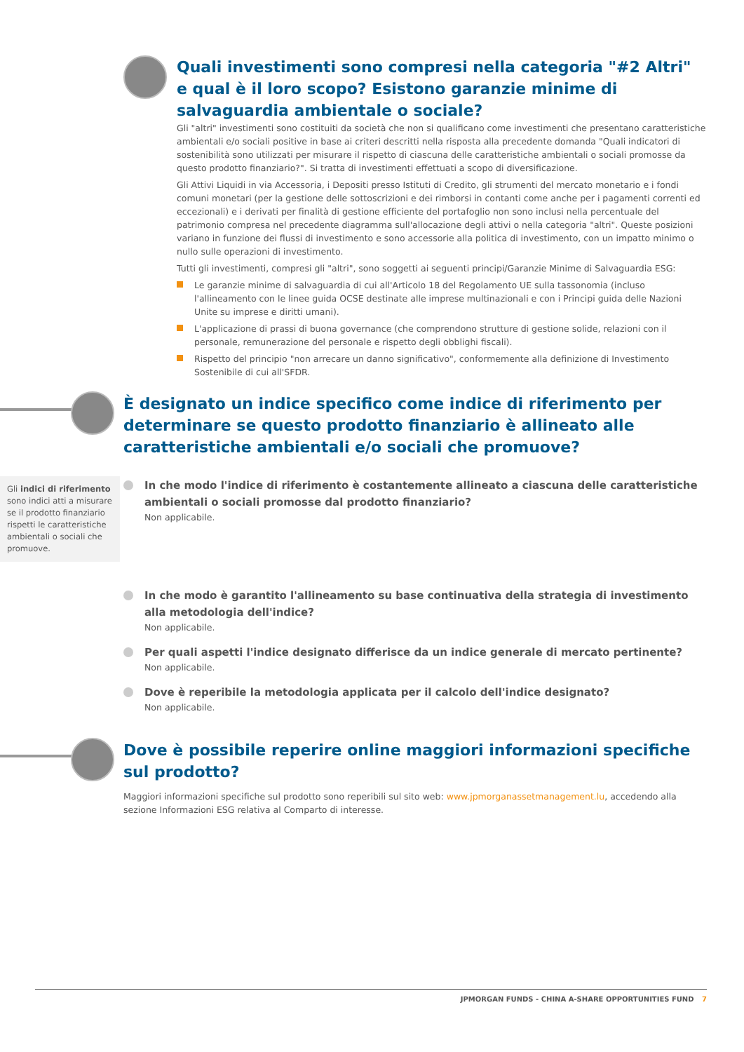Quali investimenti sono compresi nella categoria "#2 Altri" e qual è il loro scopo? Esistono garanzie minime di salvaguardia ambientale o sociale?
Gli "altri" investimenti sono costituiti da società che non si qualificano come investimenti che presentano caratteristiche ambientali e/o sociali positive in base ai criteri descritti nella risposta alla precedente domanda "Quali indicatori di sostenibilità sono utilizzati per misurare il rispetto di ciascuna delle caratteristiche ambientali o sociali promosse da questo prodotto finanziario?". Si tratta di investimenti effettuati a scopo di diversificazione.
Gli Attivi Liquidi in via Accessoria, i Depositi presso Istituti di Credito, gli strumenti del mercato monetario e i fondi comuni monetari (per la gestione delle sottoscrizioni e dei rimborsi in contanti come anche per i pagamenti correnti ed eccezionali) e i derivati per finalità di gestione efficiente del portafoglio non sono inclusi nella percentuale del patrimonio compresa nel precedente diagramma sull'allocazione degli attivi o nella categoria "altri". Queste posizioni variano in funzione dei flussi di investimento e sono accessorie alla politica di investimento, con un impatto minimo o nullo sulle operazioni di investimento.
Tutti gli investimenti, compresi gli "altri", sono soggetti ai seguenti principi/Garanzie Minime di Salvaguardia ESG:
Le garanzie minime di salvaguardia di cui all'Articolo 18 del Regolamento UE sulla tassonomia (incluso l'allineamento con le linee guida OCSE destinate alle imprese multinazionali e con i Principi guida delle Nazioni Unite su imprese e diritti umani).
L'applicazione di prassi di buona governance (che comprendono strutture di gestione solide, relazioni con il personale, remunerazione del personale e rispetto degli obblighi fiscali).
Rispetto del principio "non arrecare un danno significativo", conformemente alla definizione di Investimento Sostenibile di cui all'SFDR.
È designato un indice specifico come indice di riferimento per determinare se questo prodotto finanziario è allineato alle caratteristiche ambientali e/o sociali che promuove?
Gli indici di riferimento sono indici atti a misurare se il prodotto finanziario rispetti le caratteristiche ambientali o sociali che promuove.
In che modo l'indice di riferimento è costantemente allineato a ciascuna delle caratteristiche ambientali o sociali promosse dal prodotto finanziario?
Non applicabile.
In che modo è garantito l'allineamento su base continuativa della strategia di investimento alla metodologia dell'indice?
Non applicabile.
Per quali aspetti l'indice designato differisce da un indice generale di mercato pertinente?
Non applicabile.
Dove è reperibile la metodologia applicata per il calcolo dell'indice designato?
Non applicabile.
Dove è possibile reperire online maggiori informazioni specifiche sul prodotto?
Maggiori informazioni specifiche sul prodotto sono reperibili sul sito web: www.jpmorganassetmanagement.lu, accedendo alla sezione Informazioni ESG relativa al Comparto di interesse.
JPMORGAN FUNDS - CHINA A-SHARE OPPORTUNITIES FUND 7